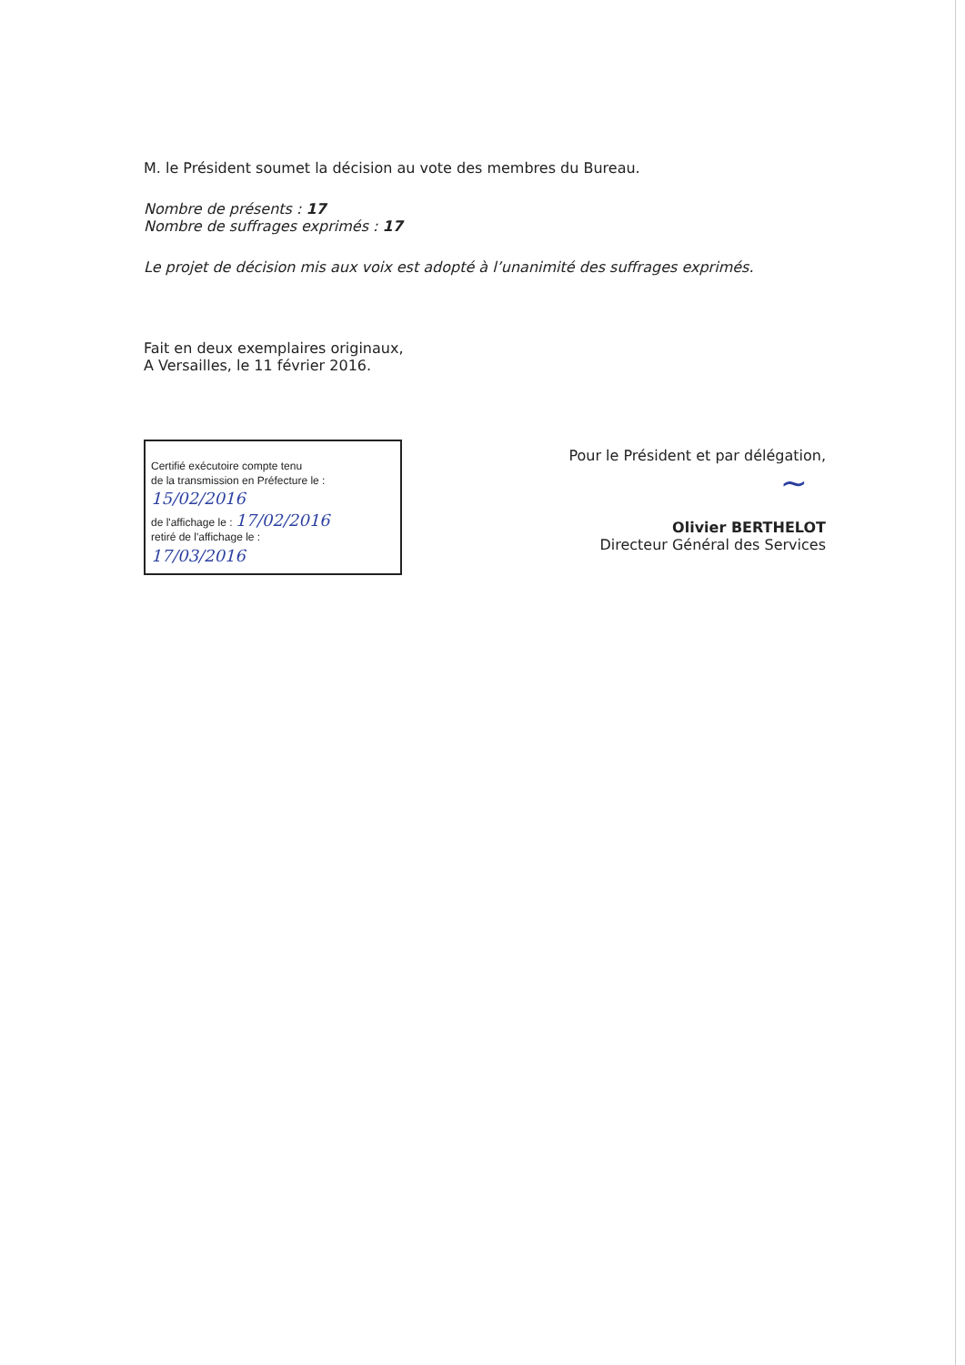M. le Président soumet la décision au vote des membres du Bureau.
Nombre de présents : 17
Nombre de suffrages exprimés : 17
Le projet de décision mis aux voix est adopté à l’unanimité des suffrages exprimés.
Fait en deux exemplaires originaux,
A Versailles, le 11 février 2016.
Certifié exécutoire compte tenu
de la transmission en Préfecture le :
15/02/2016
de l'affichage le : 17/02/2016
retiré de l'affichage le :
17/03/2016
Pour le Président et par délégation,
~
Olivier BERTHELOT
Directeur Général des Services